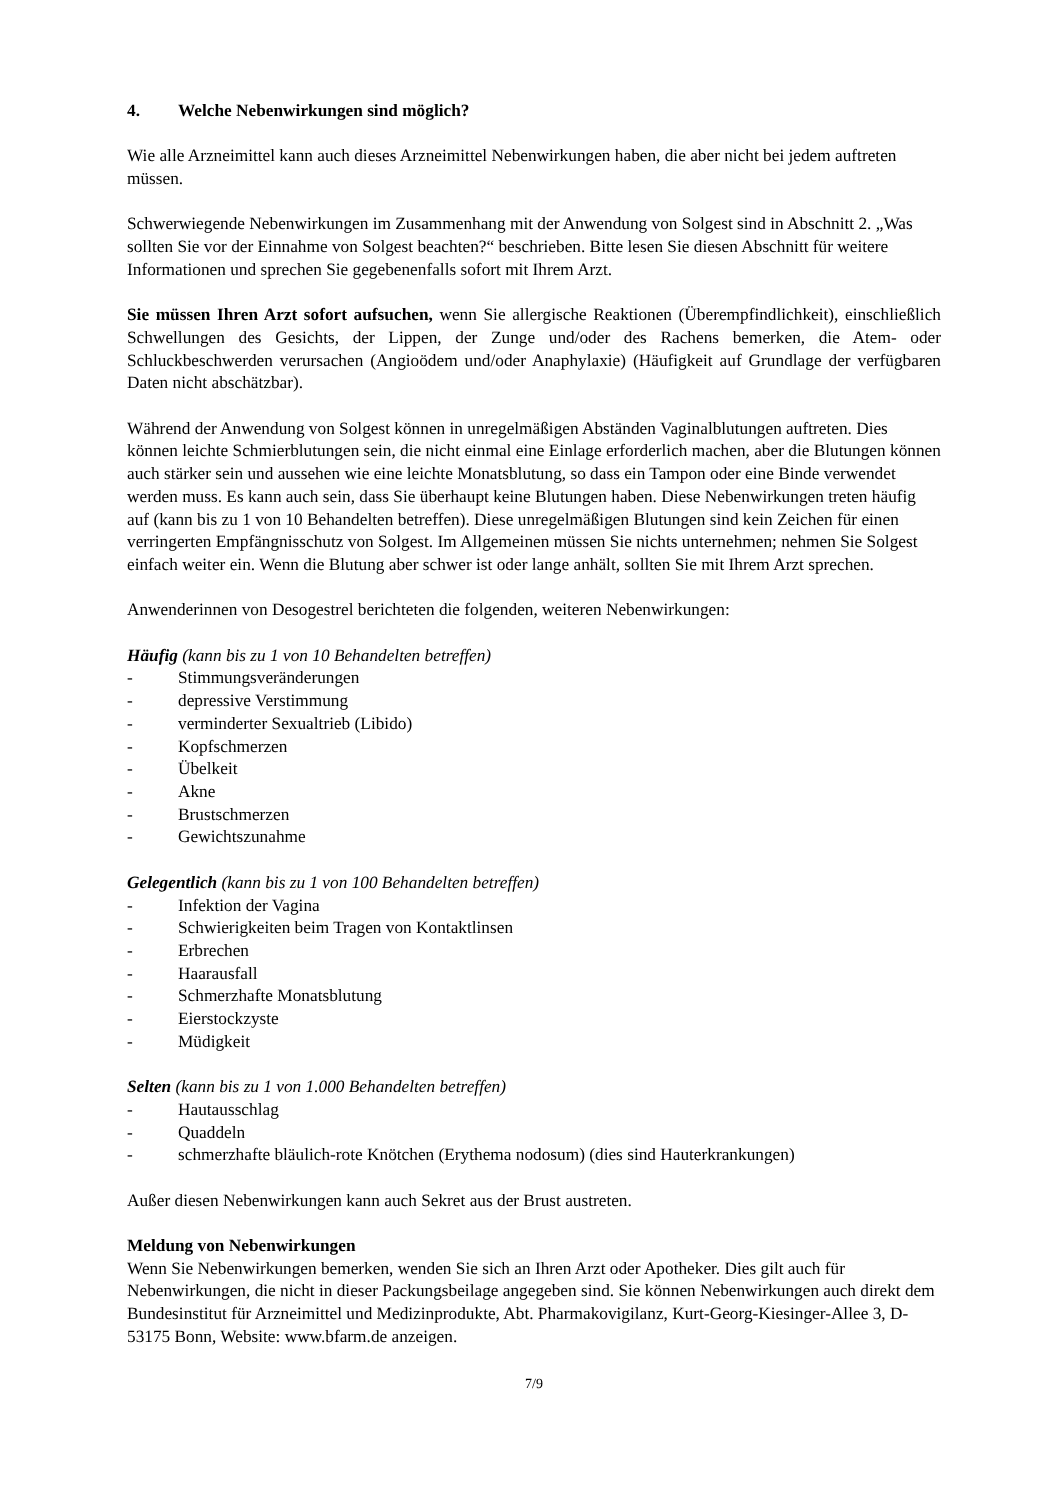4. Welche Nebenwirkungen sind möglich?
Wie alle Arzneimittel kann auch dieses Arzneimittel Nebenwirkungen haben, die aber nicht bei jedem auftreten müssen.
Schwerwiegende Nebenwirkungen im Zusammenhang mit der Anwendung von Solgest sind in Abschnitt 2. „Was sollten Sie vor der Einnahme von Solgest beachten?“ beschrieben. Bitte lesen Sie diesen Abschnitt für weitere Informationen und sprechen Sie gegebenenfalls sofort mit Ihrem Arzt.
Sie müssen Ihren Arzt sofort aufsuchen, wenn Sie allergische Reaktionen (Überempfindlichkeit), einschließlich Schwellungen des Gesichts, der Lippen, der Zunge und/oder des Rachens bemerken, die Atem- oder Schluckbeschwerden verursachen (Angioödem und/oder Anaphylaxie) (Häufigkeit auf Grundlage der verfügbaren Daten nicht abschätzbar).
Während der Anwendung von Solgest können in unregelmäßigen Abständen Vaginalblutungen auftreten. Dies können leichte Schmierblutungen sein, die nicht einmal eine Einlage erforderlich machen, aber die Blutungen können auch stärker sein und aussehen wie eine leichte Monatsblutung, so dass ein Tampon oder eine Binde verwendet werden muss. Es kann auch sein, dass Sie überhaupt keine Blutungen haben. Diese Nebenwirkungen treten häufig auf (kann bis zu 1 von 10 Behandelten betreffen). Diese unregelmäßigen Blutungen sind kein Zeichen für einen verringerten Empfängnisschutz von Solgest. Im Allgemeinen müssen Sie nichts unternehmen; nehmen Sie Solgest einfach weiter ein. Wenn die Blutung aber schwer ist oder lange anhält, sollten Sie mit Ihrem Arzt sprechen.
Anwenderinnen von Desogestrel berichteten die folgenden, weiteren Nebenwirkungen:
Häufig (kann bis zu 1 von 10 Behandelten betreffen)
- Stimmungsveränderungen
- depressive Verstimmung
- verminderter Sexualtrieb (Libido)
- Kopfschmerzen
- Übelkeit
- Akne
- Brustschmerzen
- Gewichtszunahme
Gelegentlich (kann bis zu 1 von 100 Behandelten betreffen)
- Infektion der Vagina
- Schwierigkeiten beim Tragen von Kontaktlinsen
- Erbrechen
- Haarausfall
- Schmerzhafte Monatsblutung
- Eierstockzyste
- Müdigkeit
Selten (kann bis zu 1 von 1.000 Behandelten betreffen)
- Hautausschlag
- Quaddeln
- schmerzhafte bläulich-rote Knötchen (Erythema nodosum) (dies sind Hauterkrankungen)
Außer diesen Nebenwirkungen kann auch Sekret aus der Brust austreten.
Meldung von Nebenwirkungen
Wenn Sie Nebenwirkungen bemerken, wenden Sie sich an Ihren Arzt oder Apotheker. Dies gilt auch für Nebenwirkungen, die nicht in dieser Packungsbeilage angegeben sind. Sie können Nebenwirkungen auch direkt dem Bundesinstitut für Arzneimittel und Medizinprodukte, Abt. Pharmakovigilanz, Kurt-Georg-Kiesinger-Allee 3, D-53175 Bonn, Website: www.bfarm.de anzeigen.
7/9